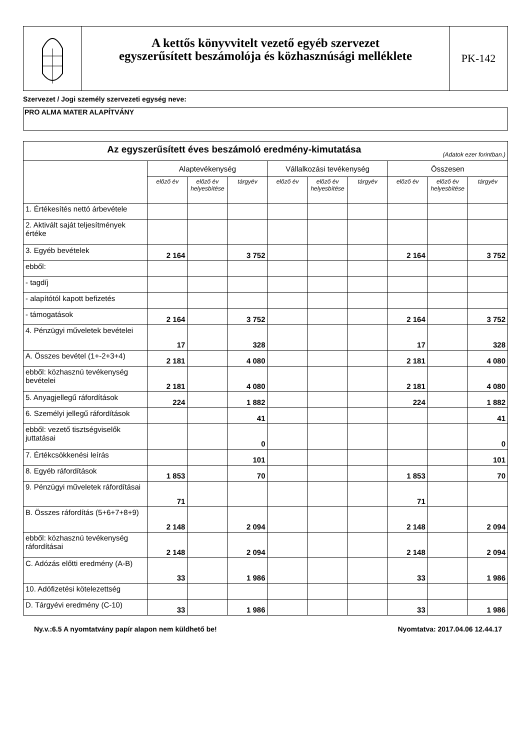A kettős könyvvitelt vezető egyéb szervezet
egyszerűsített beszámolója és közhasznúsági melléklete
PK-142
Szervezet / Jogi személy szervezeti egység neve:
PRO ALMA MATER ALAPÍTVÁNY
| Az egyszerűsített éves beszámoló eredmény-kimutatása (Adatok ezer forintban.) | | | | | | | | | |
| | Alaptevékenység | | | Vállalkozási tevékenység | | | Összesen | | |
| | előző év | előző év helyesbítése | tárgyév | előző év | előző év helyesbítése | tárgyév | előző év | előző év helyesbítése | tárgyév |
| 1. Értékesítés nettó árbevétele | | | | | | | | | |
| 2. Aktivált saját teljesítmények értéke | | | | | | | | | |
| 3. Egyéb bevételek | 2 164 | | 3 752 | | | | 2 164 | | 3 752 |
| ebből: | | | | | | | | | |
| - tagdíj | | | | | | | | | |
| - alapítótól kapott befizetés | | | | | | | | | |
| - támogatások | 2 164 | | 3 752 | | | | 2 164 | | 3 752 |
| 4. Pénzügyi műveletek bevételei | 17 | | 328 | | | | 17 | | 328 |
| A. Összes bevétel (1+-2+3+4) | 2 181 | | 4 080 | | | | 2 181 | | 4 080 |
| ebből: közhasznú tevékenység bevételei | 2 181 | | 4 080 | | | | 2 181 | | 4 080 |
| 5. Anyagjellegű ráfordítások | 224 | | 1 882 | | | | 224 | | 1 882 |
| 6. Személyi jellegű ráfordítások | | | 41 | | | | | | 41 |
| ebből: vezető tisztségviselők juttatásai | | | 0 | | | | | | 0 |
| 7. Értékcsökkenési leírás | | | 101 | | | | | | 101 |
| 8. Egyéb ráfordítások | 1 853 | | 70 | | | | 1 853 | | 70 |
| 9. Pénzügyi műveletek ráfordításai | 71 | | | | | | 71 | | |
| B. Összes ráfordítás (5+6+7+8+9) | 2 148 | | 2 094 | | | | 2 148 | | 2 094 |
| ebből: közhasznú tevékenység ráfordításai | 2 148 | | 2 094 | | | | 2 148 | | 2 094 |
| C. Adózás előtti eredmény (A-B) | 33 | | 1 986 | | | | 33 | | 1 986 |
| 10. Adófizetési kötelezettség | | | | | | | | | |
| D. Tárgyévi eredmény (C-10) | 33 | | 1 986 | | | | 33 | | 1 986 |
Ny.v.:6.5 A nyomtatvány papír alapon nem küldhető be! Nyomtatva: 2017.04.06 12.44.17